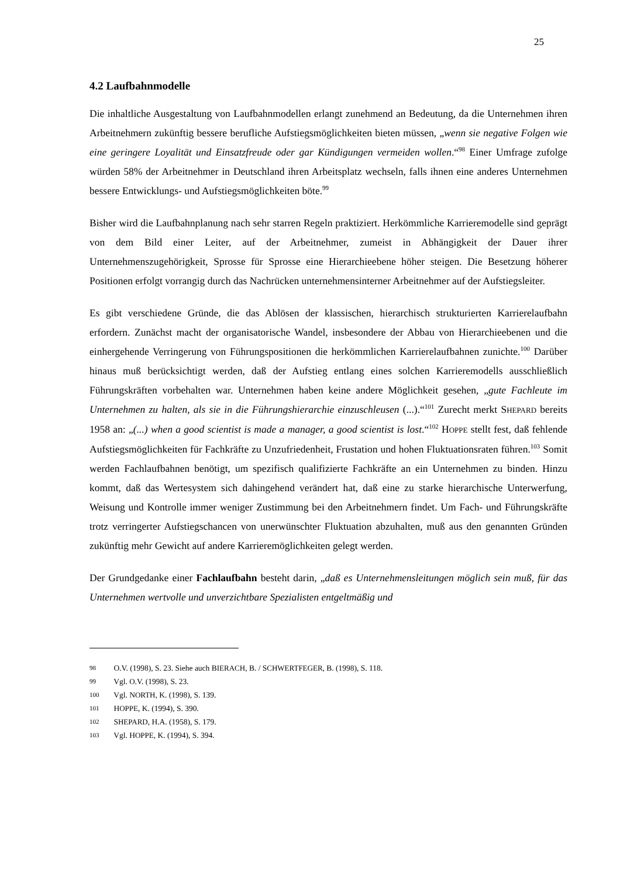25
4.2 Laufbahnmodelle
Die inhaltliche Ausgestaltung von Laufbahnmodellen erlangt zunehmend an Bedeutung, da die Unternehmen ihren Arbeitnehmern zukünftig bessere berufliche Aufstiegsmöglichkeiten bieten müssen, „wenn sie negative Folgen wie eine geringere Loyalität und Einsatzfreude oder gar Kündigungen vermeiden wollen.“<sup>98</sup> Einer Umfrage zufolge würden 58% der Arbeitnehmer in Deutschland ihren Arbeitsplatz wechseln, falls ihnen eine anderes Unternehmen bessere Entwicklungs- und Aufstiegsmöglichkeiten böte.<sup>99</sup>
Bisher wird die Laufbahnplanung nach sehr starren Regeln praktiziert. Herkömmliche Karrieremodelle sind geprägt von dem Bild einer Leiter, auf der Arbeitnehmer, zumeist in Abhängigkeit der Dauer ihrer Unternehmenszugehörigkeit, Sprosse für Sprosse eine Hierarchieebene höher steigen. Die Besetzung höherer Positionen erfolgt vorrangig durch das Nachrücken unternehmensinterner Arbeitnehmer auf der Aufstiegsleiter.
Es gibt verschiedene Gründe, die das Ablösen der klassischen, hierarchisch strukturierten Karrierelaufbahn erfordern. Zunächst macht der organisatorische Wandel, insbesondere der Abbau von Hierarchieebenen und die einhergehende Verringerung von Führungspositionen die herkömmlichen Karrierelaufbahnen zunichte.<sup>100</sup> Darüber hinaus muß berücksichtigt werden, daß der Aufstieg entlang eines solchen Karrieremodells ausschließlich Führungskräften vorbehalten war. Unternehmen haben keine andere Möglichkeit gesehen, „gute Fachleute im Unternehmen zu halten, als sie in die Führungshierarchie einzuschleusen (...).“<sup>101</sup> Zurecht merkt SHEPARD bereits 1958 an: „(...) when a good scientist is made a manager, a good scientist is lost.“<sup>102</sup> HOPPE stellt fest, daß fehlende Aufstiegsmöglichkeiten für Fachkräfte zu Unzufriedenheit, Frustation und hohen Fluktuationsraten führen.<sup>103</sup> Somit werden Fachlaufbahnen benötigt, um spezifisch qualifizierte Fachkräfte an ein Unternehmen zu binden. Hinzu kommt, daß das Wertesystem sich dahingehend verändert hat, daß eine zu starke hierarchische Unterwerfung, Weisung und Kontrolle immer weniger Zustimmung bei den Arbeitnehmern findet. Um Fach- und Führungskräfte trotz verringerter Aufstiegschancen von unerwünschter Fluktuation abzuhalten, muß aus den genannten Gründen zukünftig mehr Gewicht auf andere Karrieremöglichkeiten gelegt werden.
Der Grundgedanke einer Fachlaufbahn besteht darin, „daß es Unternehmensleitungen möglich sein muß, für das Unternehmen wertvolle und unverzichtbare Spezialisten entgeltmäßig und
98 O.V. (1998), S. 23. Siehe auch BIERACH, B. / SCHWERTFEGER, B. (1998), S. 118.
99 Vgl. O.V. (1998), S. 23.
100 Vgl. NORTH, K. (1998), S. 139.
101 HOPPE, K. (1994), S. 390.
102 SHEPARD, H.A. (1958), S. 179.
103 Vgl. HOPPE, K. (1994), S. 394.